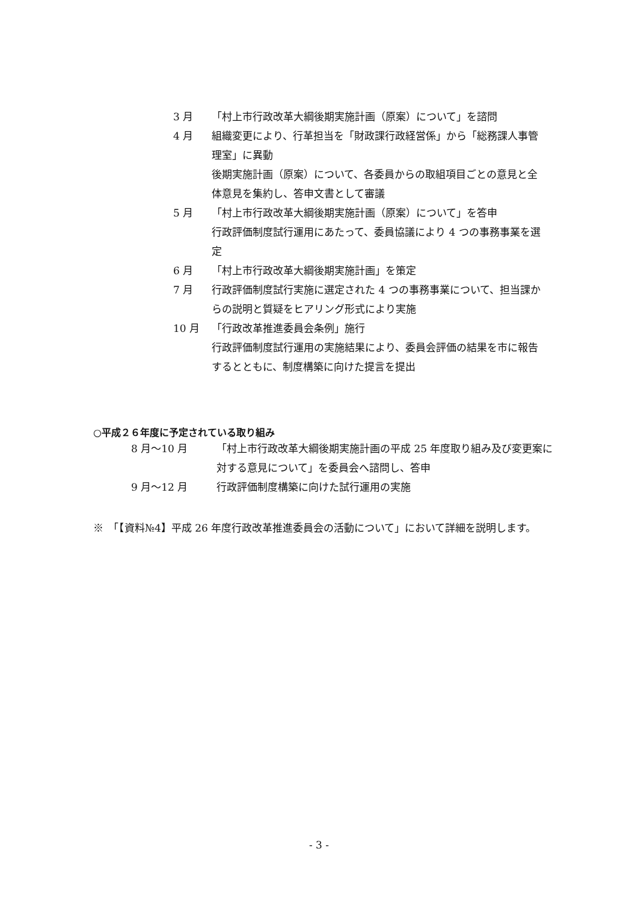3 月 「村上市行政改革大綱後期実施計画（原案）について」を諮問
4 月 組織変更により、行革担当を「財政課行政経営係」から「総務課人事管理室」に異動
後期実施計画（原案）について、各委員からの取組項目ごとの意見と全体意見を集約し、答申文書として審議
5 月 「村上市行政改革大綱後期実施計画（原案）について」を答申
行政評価制度試行運用にあたって、委員協議により 4 つの事務事業を選定
6 月 「村上市行政改革大綱後期実施計画」を策定
7 月 行政評価制度試行実施に選定された 4 つの事務事業について、担当課からの説明と質疑をヒアリング形式により実施
10 月 「行政改革推進委員会条例」施行
行政評価制度試行運用の実施結果により、委員会評価の結果を市に報告するとともに、制度構築に向けた提言を提出
○平成２６年度に予定されている取り組み
8 月～10 月 「村上市行政改革大綱後期実施計画の平成 25 年度取り組み及び変更案に対する意見について」を委員会へ諮問し、答申
9 月～12 月 行政評価制度構築に向けた試行運用の実施
※　「【資料№4】平成 26 年度行政改革推進委員会の活動について」において詳細を説明します。
- 3 -